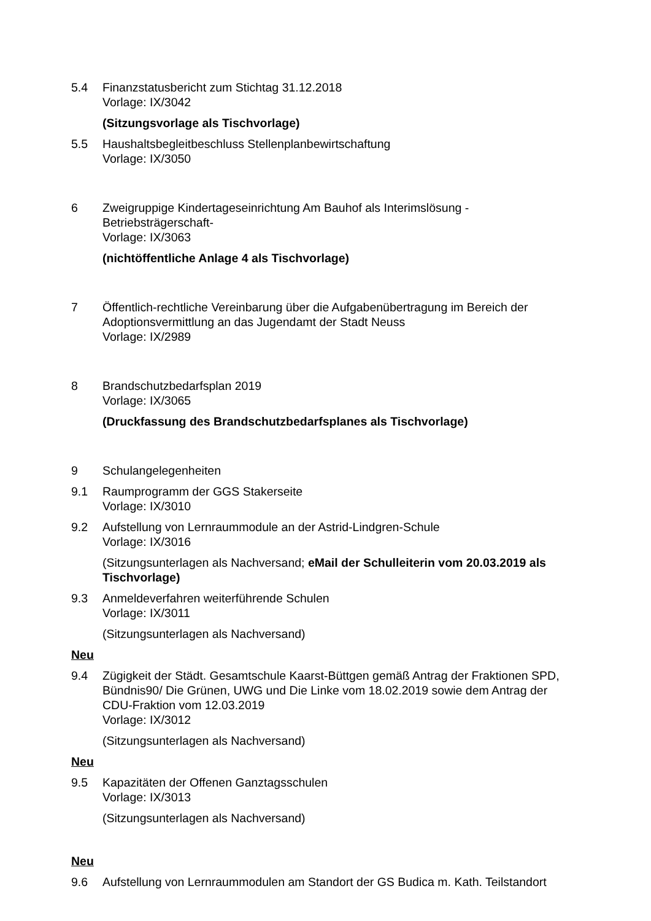5.4 Finanzstatusbericht zum Stichtag 31.12.2018
Vorlage: IX/3042
(Sitzungsvorlage als Tischvorlage)
5.5 Haushaltsbegleitbeschluss Stellenplanbewirtschaftung
Vorlage: IX/3050
6 Zweigruppige Kindertageseinrichtung Am Bauhof als Interimslösung - Betriebsträgerschaft-
Vorlage: IX/3063
(nichtöffentliche Anlage 4 als Tischvorlage)
7 Öffentlich-rechtliche Vereinbarung über die Aufgabenübertragung im Bereich der Adoptionsvermittlung an das Jugendamt der Stadt Neuss
Vorlage: IX/2989
8 Brandschutzbedarfsplan 2019
Vorlage: IX/3065
(Druckfassung des Brandschutzbedarfsplanes als Tischvorlage)
9 Schulangelegenheiten
9.1 Raumprogramm der GGS Stakerseite
Vorlage: IX/3010
9.2 Aufstellung von Lernraummodule an der Astrid-Lindgren-Schule
Vorlage: IX/3016
(Sitzungsunterlagen als Nachversand; eMail der Schulleiterin vom 20.03.2019 als Tischvorlage)
9.3 Anmeldeverfahren weiterführende Schulen
Vorlage: IX/3011
(Sitzungsunterlagen als Nachversand)
Neu
9.4 Zügigkeit der Städt. Gesamtschule Kaarst-Büttgen gemäß Antrag der Fraktionen SPD, Bündnis90/ Die Grünen, UWG und Die Linke vom 18.02.2019 sowie dem Antrag der CDU-Fraktion vom 12.03.2019
Vorlage: IX/3012
(Sitzungsunterlagen als Nachversand)
Neu
9.5 Kapazitäten der Offenen Ganztagsschulen
Vorlage: IX/3013
(Sitzungsunterlagen als Nachversand)
Neu
9.6 Aufstellung von Lernraummodulen am Standort der GS Budica m. Kath. Teilstandort